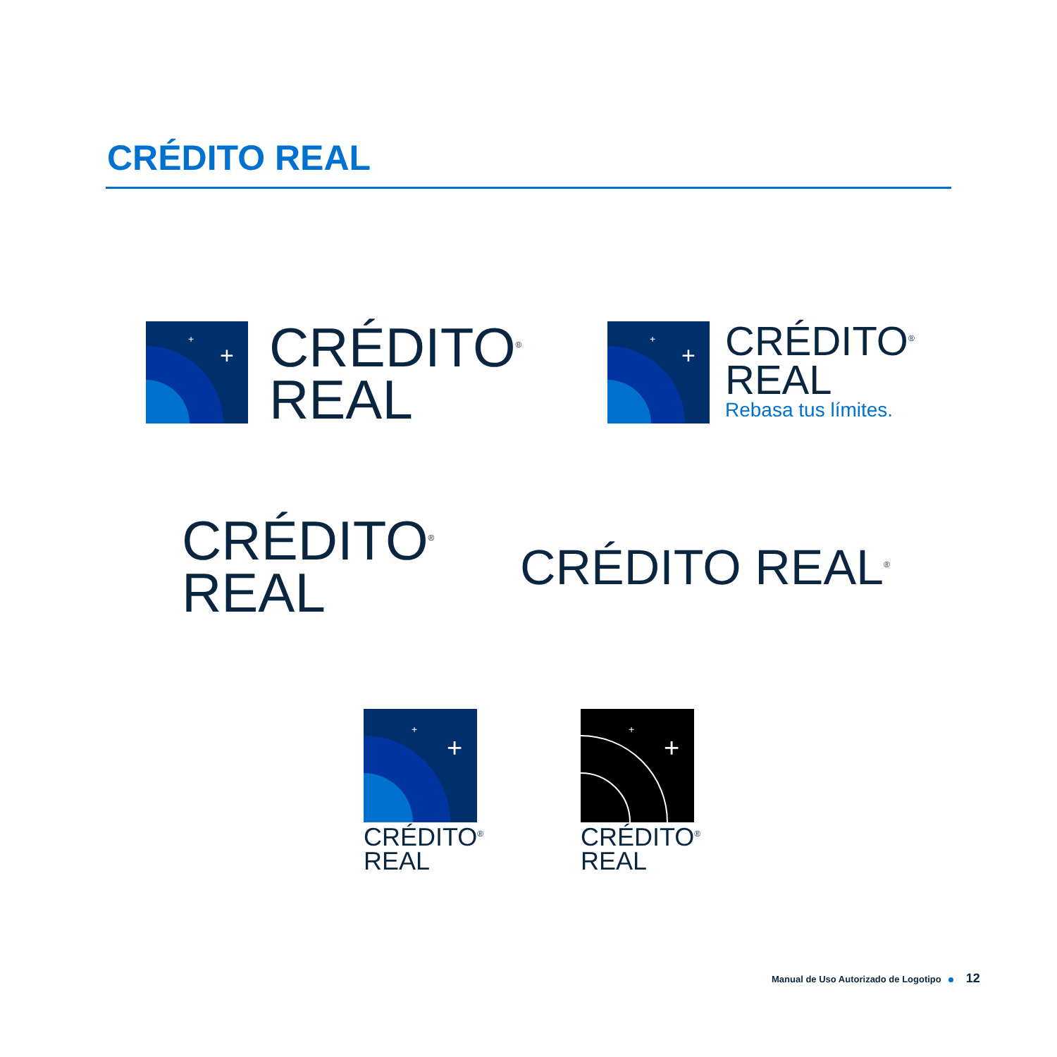CRÉDITO REAL
+
+
CRÉDITO<sup>®</sup>
REAL
+
+
CRÉDITO<sup>®</sup>
REAL
Rebasa tus límites.
CRÉDITO<sup>®</sup>
REAL
CRÉDITO REAL<sup>®</sup>
+
+
CRÉDITO<sup>®</sup>
REAL
+
+
CRÉDITO<sup>®</sup>
REAL
Manual de Uso Autorizado de Logotipo 12